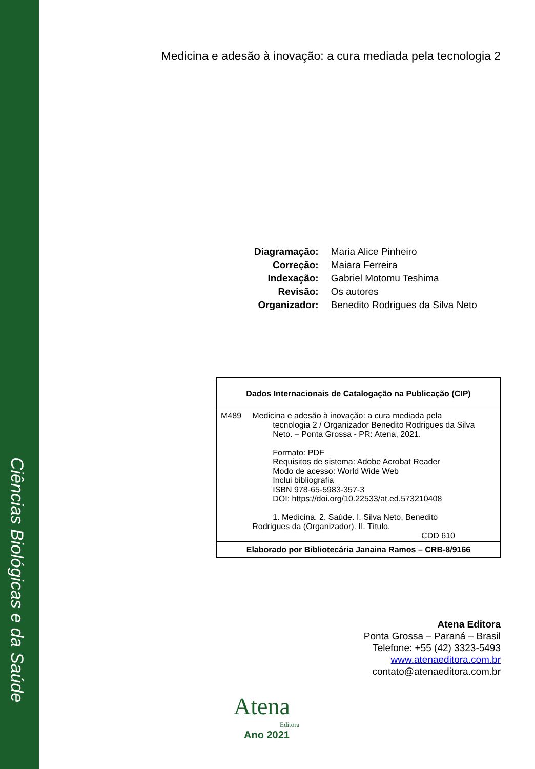Ciências Biológicas e da Saúde
Medicina e adesão à inovação: a cura mediada pela tecnologia 2
| Diagramação: | Maria Alice Pinheiro |
| Correção: | Maiara Ferreira |
| Indexação: | Gabriel Motomu Teshima |
| Revisão: | Os autores |
| Organizador: | Benedito Rodrigues da Silva Neto |
| Dados Internacionais de Catalogação na Publicação (CIP) | |
| --- | --- |
| M489 | Medicina e adesão à inovação: a cura mediada pela tecnologia 2 / Organizador Benedito Rodrigues da Silva Neto. – Ponta Grossa - PR: Atena, 2021. Formato: PDF Requisitos de sistema: Adobe Acrobat Reader Modo de acesso: World Wide Web Inclui bibliografia ISBN 978-65-5983-357-3 DOI: https://doi.org/10.22533/at.ed.573210408 1. Medicina. 2. Saúde. I. Silva Neto, Benedito Rodrigues da (Organizador). II. Título. CDD 610 |
| Elaborado por Bibliotecária Janaina Ramos – CRB-8/9166 | |
Atena Editora
Ponta Grossa – Paraná – Brasil
Telefone: +55 (42) 3323-5493
www.atenaeditora.com.br
contato@atenaeditora.com.br
Atena
Editora
Ano 2021